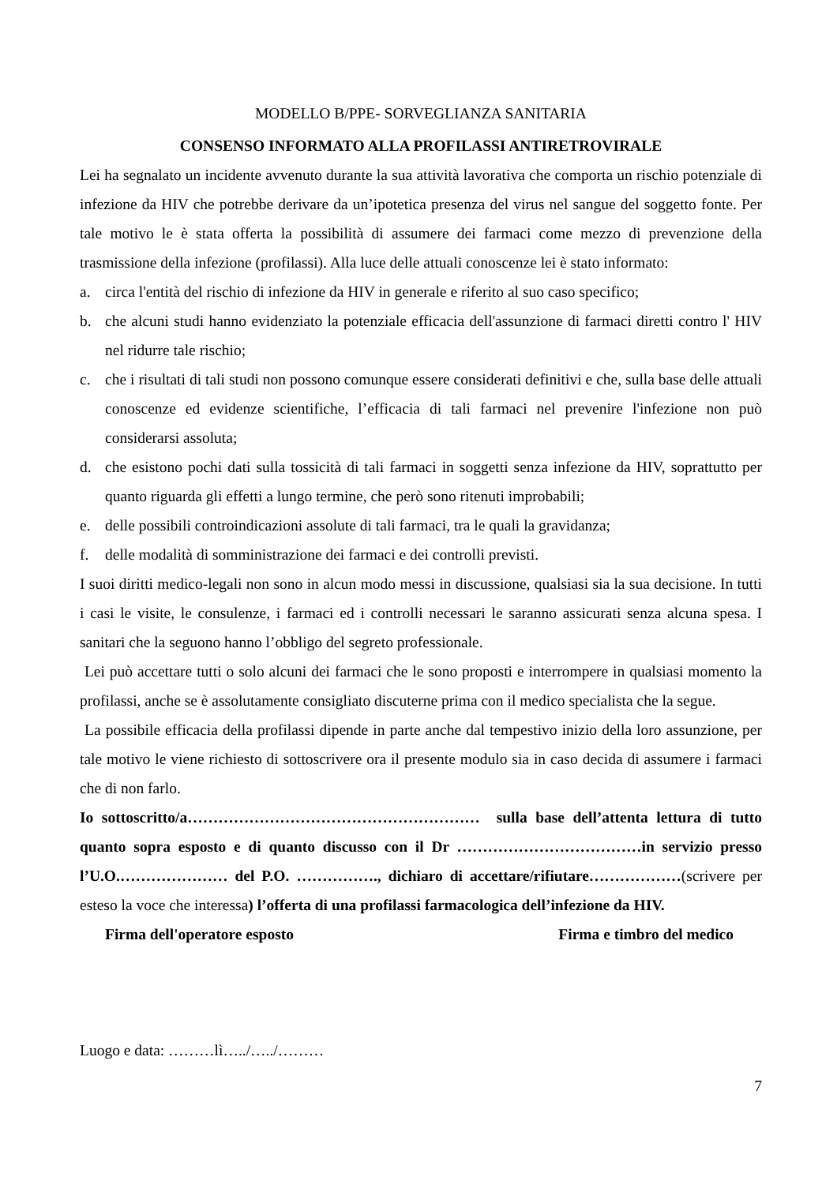MODELLO B/PPE- SORVEGLIANZA SANITARIA
CONSENSO INFORMATO ALLA PROFILASSI ANTIRETROVIRALE
Lei ha segnalato un incidente avvenuto durante la sua attività lavorativa che comporta un rischio potenziale di infezione da HIV che potrebbe derivare da un’ipotetica presenza del virus nel sangue del soggetto fonte. Per tale motivo le è stata offerta la possibilità di assumere dei farmaci come mezzo di prevenzione della trasmissione della infezione (profilassi). Alla luce delle attuali conoscenze lei è stato informato:
a. circa l'entità del rischio di infezione da HIV in generale e riferito al suo caso specifico;
b. che alcuni studi hanno evidenziato la potenziale efficacia dell'assunzione di farmaci diretti contro l' HIV nel ridurre tale rischio;
c. che i risultati di tali studi non possono comunque essere considerati definitivi e che, sulla base delle attuali conoscenze ed evidenze scientifiche, l’efficacia di tali farmaci nel prevenire l'infezione non può considerarsi assoluta;
d. che esistono pochi dati sulla tossicità di tali farmaci in soggetti senza infezione da HIV, soprattutto per quanto riguarda gli effetti a lungo termine, che però sono ritenuti improbabili;
e. delle possibili controindicazioni assolute di tali farmaci, tra le quali la gravidanza;
f. delle modalità di somministrazione dei farmaci e dei controlli previsti.
I suoi diritti medico-legali non sono in alcun modo messi in discussione, qualsiasi sia la sua decisione. In tutti i casi le visite, le consulenze, i farmaci ed i controlli necessari le saranno assicurati senza alcuna spesa. I sanitari che la seguono hanno l’obbligo del segreto professionale.
Lei può accettare tutti o solo alcuni dei farmaci che le sono proposti e interrompere in qualsiasi momento la profilassi, anche se è assolutamente consigliato discuterne prima con il medico specialista che la segue.
La possibile efficacia della profilassi dipende in parte anche dal tempestivo inizio della loro assunzione, per tale motivo le viene richiesto di sottoscrivere ora il presente modulo sia in caso decida di assumere i farmaci che di non farlo.
Io sottoscritto/a………………………………………………… sulla base dell’attenta lettura di tutto quanto sopra esposto e di quanto discusso con il Dr ………………………………in servizio presso l’U.O.………………… del P.O. ……………., dichiaro di accettare/rifiutare………………(scrivere per esteso la voce che interessa) l’offerta di una profilassi farmacologica dell’infezione da HIV.
Firma dell'operatore esposto Firma e timbro del medico
Luogo e data: ………lì…../…../………
7